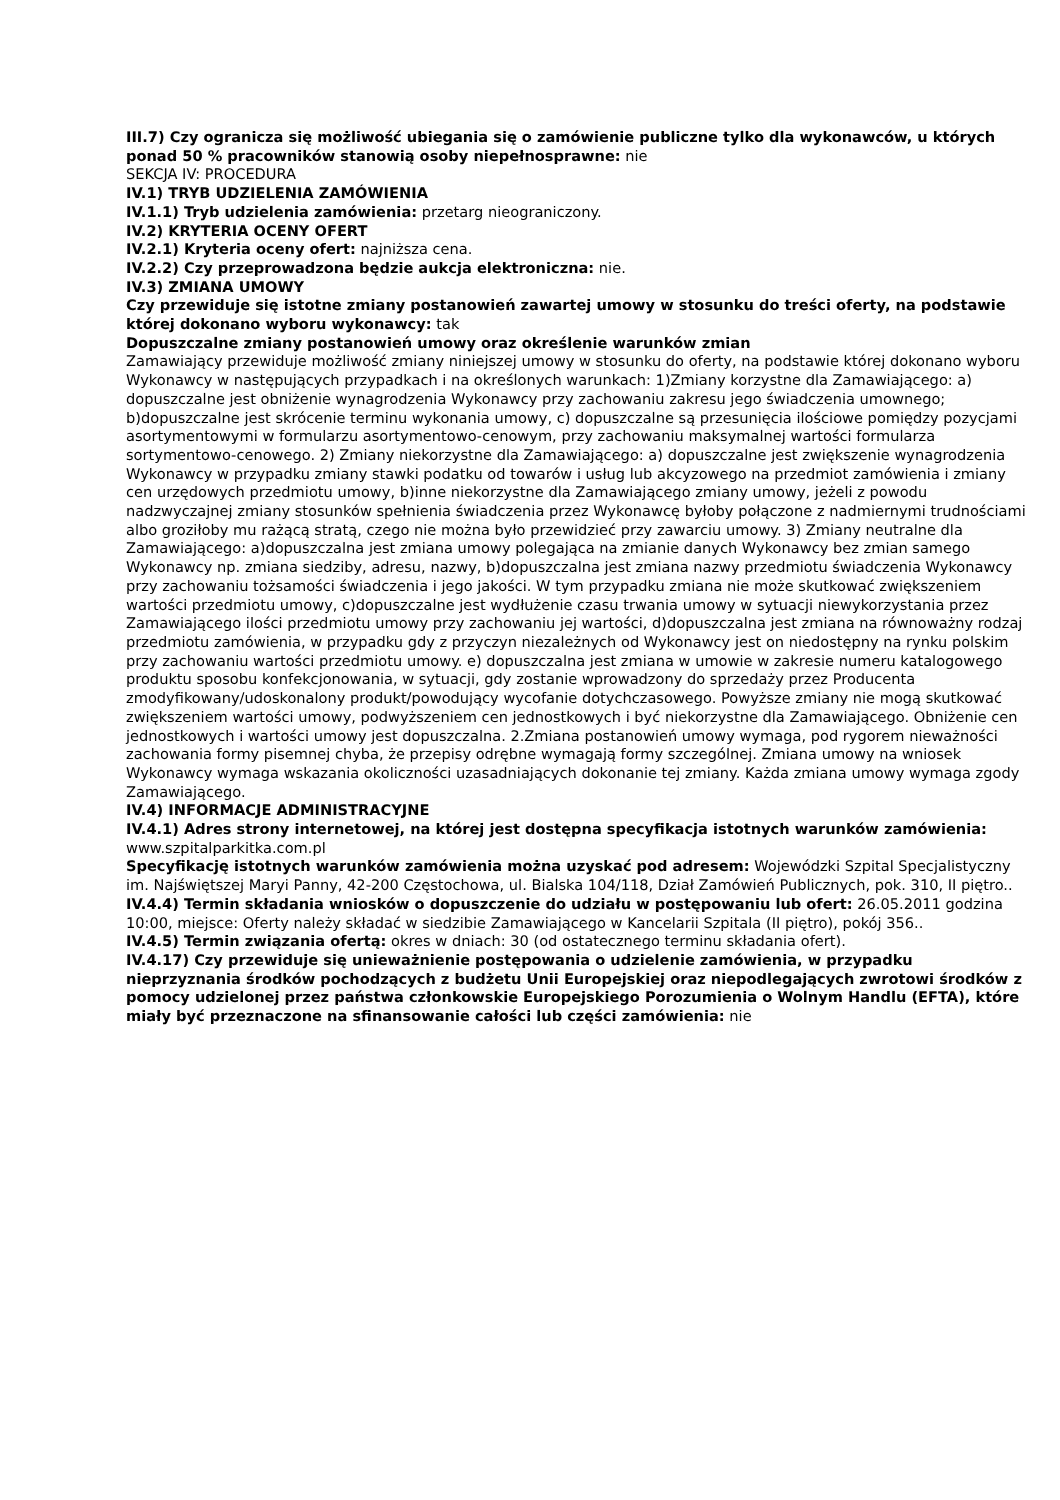III.7) Czy ogranicza się możliwość ubiegania się o zamówienie publiczne tylko dla wykonawców, u których ponad 50 % pracowników stanowią osoby niepełnosprawne: nie
SEKCJA IV: PROCEDURA
IV.1) TRYB UDZIELENIA ZAMÓWIENIA
IV.1.1) Tryb udzielenia zamówienia: przetarg nieograniczony.
IV.2) KRYTERIA OCENY OFERT
IV.2.1) Kryteria oceny ofert: najniższa cena.
IV.2.2) Czy przeprowadzona będzie aukcja elektroniczna: nie.
IV.3) ZMIANA UMOWY
Czy przewiduje się istotne zmiany postanowień zawartej umowy w stosunku do treści oferty, na podstawie której dokonano wyboru wykonawcy: tak
Dopuszczalne zmiany postanowień umowy oraz określenie warunków zmian
Zamawiający przewiduje możliwość zmiany niniejszej umowy w stosunku do oferty, na podstawie której dokonano wyboru Wykonawcy w następujących przypadkach i na określonych warunkach: 1)Zmiany korzystne dla Zamawiającego: a) dopuszczalne jest obniżenie wynagrodzenia Wykonawcy przy zachowaniu zakresu jego świadczenia umownego; b)dopuszczalne jest skrócenie terminu wykonania umowy, c) dopuszczalne są przesunięcia ilościowe pomiędzy pozycjami asortymentowymi w formularzu asortymentowo-cenowym, przy zachowaniu maksymalnej wartości formularza sortymentowo-cenowego. 2) Zmiany niekorzystne dla Zamawiającego: a) dopuszczalne jest zwiększenie wynagrodzenia Wykonawcy w przypadku zmiany stawki podatku od towarów i usług lub akcyzowego na przedmiot zamówienia i zmiany cen urzędowych przedmiotu umowy, b)inne niekorzystne dla Zamawiającego zmiany umowy, jeżeli z powodu nadzwyczajnej zmiany stosunków spełnienia świadczenia przez Wykonawcę byłoby połączone z nadmiernymi trudnościami albo groziłoby mu rażącą stratą, czego nie można było przewidzieć przy zawarciu umowy. 3) Zmiany neutralne dla Zamawiającego: a)dopuszczalna jest zmiana umowy polegająca na zmianie danych Wykonawcy bez zmian samego Wykonawcy np. zmiana siedziby, adresu, nazwy, b)dopuszczalna jest zmiana nazwy przedmiotu świadczenia Wykonawcy przy zachowaniu tożsamości świadczenia i jego jakości. W tym przypadku zmiana nie może skutkować zwiększeniem wartości przedmiotu umowy, c)dopuszczalne jest wydłużenie czasu trwania umowy w sytuacji niewykorzystania przez Zamawiającego ilości przedmiotu umowy przy zachowaniu jej wartości, d)dopuszczalna jest zmiana na równoważny rodzaj przedmiotu zamówienia, w przypadku gdy z przyczyn niezależnych od Wykonawcy jest on niedostępny na rynku polskim przy zachowaniu wartości przedmiotu umowy. e) dopuszczalna jest zmiana w umowie w zakresie numeru katalogowego produktu sposobu konfekcjonowania, w sytuacji, gdy zostanie wprowadzony do sprzedaży przez Producenta zmodyfikowany/udoskonalony produkt/powodujący wycofanie dotychczasowego. Powyższe zmiany nie mogą skutkować zwiększeniem wartości umowy, podwyższeniem cen jednostkowych i być niekorzystne dla Zamawiającego. Obniżenie cen jednostkowych i wartości umowy jest dopuszczalna. 2.Zmiana postanowień umowy wymaga, pod rygorem nieważności zachowania formy pisemnej chyba, że przepisy odrębne wymagają formy szczególnej. Zmiana umowy na wniosek Wykonawcy wymaga wskazania okoliczności uzasadniających dokonanie tej zmiany. Każda zmiana umowy wymaga zgody Zamawiającego.
IV.4) INFORMACJE ADMINISTRACYJNE
IV.4.1) Adres strony internetowej, na której jest dostępna specyfikacja istotnych warunków zamówienia: www.szpitalparkitka.com.pl
Specyfikację istotnych warunków zamówienia można uzyskać pod adresem: Wojewódzki Szpital Specjalistyczny im. Najświętszej Maryi Panny, 42-200 Częstochowa, ul. Bialska 104/118, Dział Zamówień Publicznych, pok. 310, II piętro..
IV.4.4) Termin składania wniosków o dopuszczenie do udziału w postępowaniu lub ofert: 26.05.2011 godzina 10:00, miejsce: Oferty należy składać w siedzibie Zamawiającego w Kancelarii Szpitala (II piętro), pokój 356..
IV.4.5) Termin związania ofertą: okres w dniach: 30 (od ostatecznego terminu składania ofert).
IV.4.17) Czy przewiduje się unieważnienie postępowania o udzielenie zamówienia, w przypadku nieprzyznania środków pochodzących z budżetu Unii Europejskiej oraz niepodlegających zwrotowi środków z pomocy udzielonej przez państwa członkowskie Europejskiego Porozumienia o Wolnym Handlu (EFTA), które miały być przeznaczone na sfinansowanie całości lub części zamówienia: nie